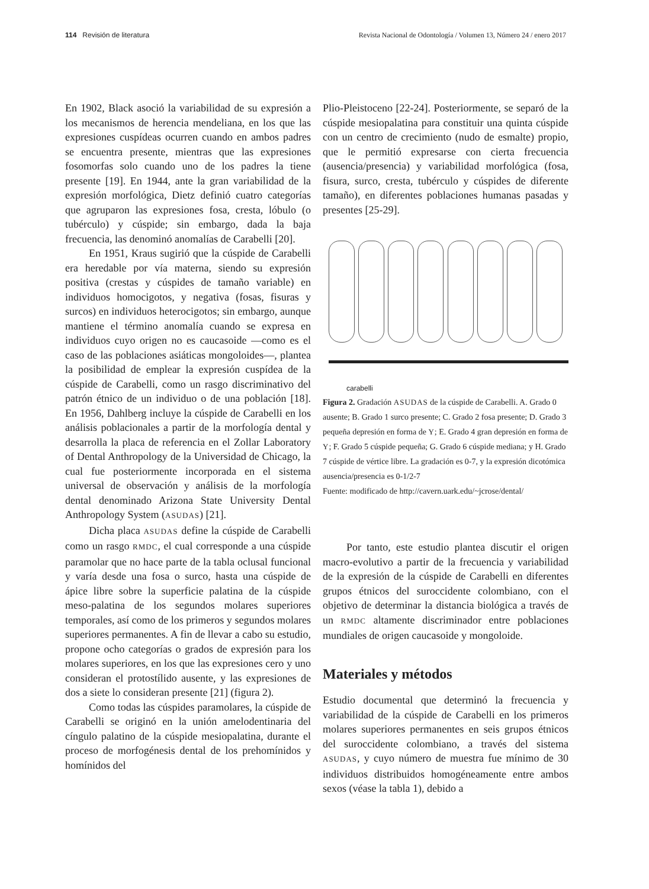114 Revisión de literatura Revista Nacional de Odontología / Volumen 13, Número 24 / enero 2017
En 1902, Black asoció la variabilidad de su expresión a los mecanismos de herencia mendeliana, en los que las expresiones cuspídeas ocurren cuando en ambos padres se encuentra presente, mientras que las expresiones fosomorfas solo cuando uno de los padres la tiene presente [19]. En 1944, ante la gran variabilidad de la expresión morfológica, Dietz definió cuatro categorías que agruparon las expresiones fosa, cresta, lóbulo (o tubérculo) y cúspide; sin embargo, dada la baja frecuencia, las denominó anomalías de Carabelli [20].
En 1951, Kraus sugirió que la cúspide de Carabelli era heredable por vía materna, siendo su expresión positiva (crestas y cúspides de tamaño variable) en individuos homocigotos, y negativa (fosas, fisuras y surcos) en individuos heterocigotos; sin embargo, aunque mantiene el término anomalía cuando se expresa en individuos cuyo origen no es caucasoide —como es el caso de las poblaciones asiáticas mongoloides—, plantea la posibilidad de emplear la expresión cuspídea de la cúspide de Carabelli, como un rasgo discriminativo del patrón étnico de un individuo o de una población [18]. En 1956, Dahlberg incluye la cúspide de Carabelli en los análisis poblacionales a partir de la morfología dental y desarrolla la placa de referencia en el Zollar Laboratory of Dental Anthropology de la Universidad de Chicago, la cual fue posteriormente incorporada en el sistema universal de observación y análisis de la morfología dental denominado Arizona State University Dental Anthropology System (ASUDAS) [21].
Dicha placa ASUDAS define la cúspide de Carabelli como un rasgo RMDC, el cual corresponde a una cúspide paramolar que no hace parte de la tabla oclusal funcional y varía desde una fosa o surco, hasta una cúspide de ápice libre sobre la superficie palatina de la cúspide meso-palatina de los segundos molares superiores temporales, así como de los primeros y segundos molares superiores permanentes. A fin de llevar a cabo su estudio, propone ocho categorías o grados de expresión para los molares superiores, en los que las expresiones cero y uno consideran el protostílido ausente, y las expresiones de dos a siete lo consideran presente [21] (figura 2).
Como todas las cúspides paramolares, la cúspide de Carabelli se originó en la unión amelodentinaria del cíngulo palatino de la cúspide mesiopalatina, durante el proceso de morfogénesis dental de los prehomínidos y homínidos del
Plio-Pleistoceno [22-24]. Posteriormente, se separó de la cúspide mesiopalatina para constituir una quinta cúspide con un centro de crecimiento (nudo de esmalte) propio, que le permitió expresarse con cierta frecuencia (ausencia/presencia) y variabilidad morfológica (fosa, fisura, surco, cresta, tubérculo y cúspides de diferente tamaño), en diferentes poblaciones humanas pasadas y presentes [25-29].
carabelli
Figura 2. Gradación ASUDAS de la cúspide de Carabelli. A. Grado 0 ausente; B. Grado 1 surco presente; C. Grado 2 fosa presente; D. Grado 3 pequeña depresión en forma de Y; E. Grado 4 gran depresión en forma de Y; F. Grado 5 cúspide pequeña; G. Grado 6 cúspide mediana; y H. Grado 7 cúspide de vértice libre. La gradación es 0-7, y la expresión dicotómica ausencia/presencia es 0-1/2-7
Fuente: modificado de http://cavern.uark.edu/~jcrose/dental/
Por tanto, este estudio plantea discutir el origen macro-evolutivo a partir de la frecuencia y variabilidad de la expresión de la cúspide de Carabelli en diferentes grupos étnicos del suroccidente colombiano, con el objetivo de determinar la distancia biológica a través de un RMDC altamente discriminador entre poblaciones mundiales de origen caucasoide y mongoloide.
Materiales y métodos
Estudio documental que determinó la frecuencia y variabilidad de la cúspide de Carabelli en los primeros molares superiores permanentes en seis grupos étnicos del suroccidente colombiano, a través del sistema ASUDAS, y cuyo número de muestra fue mínimo de 30 individuos distribuidos homogéneamente entre ambos sexos (véase la tabla 1), debido a